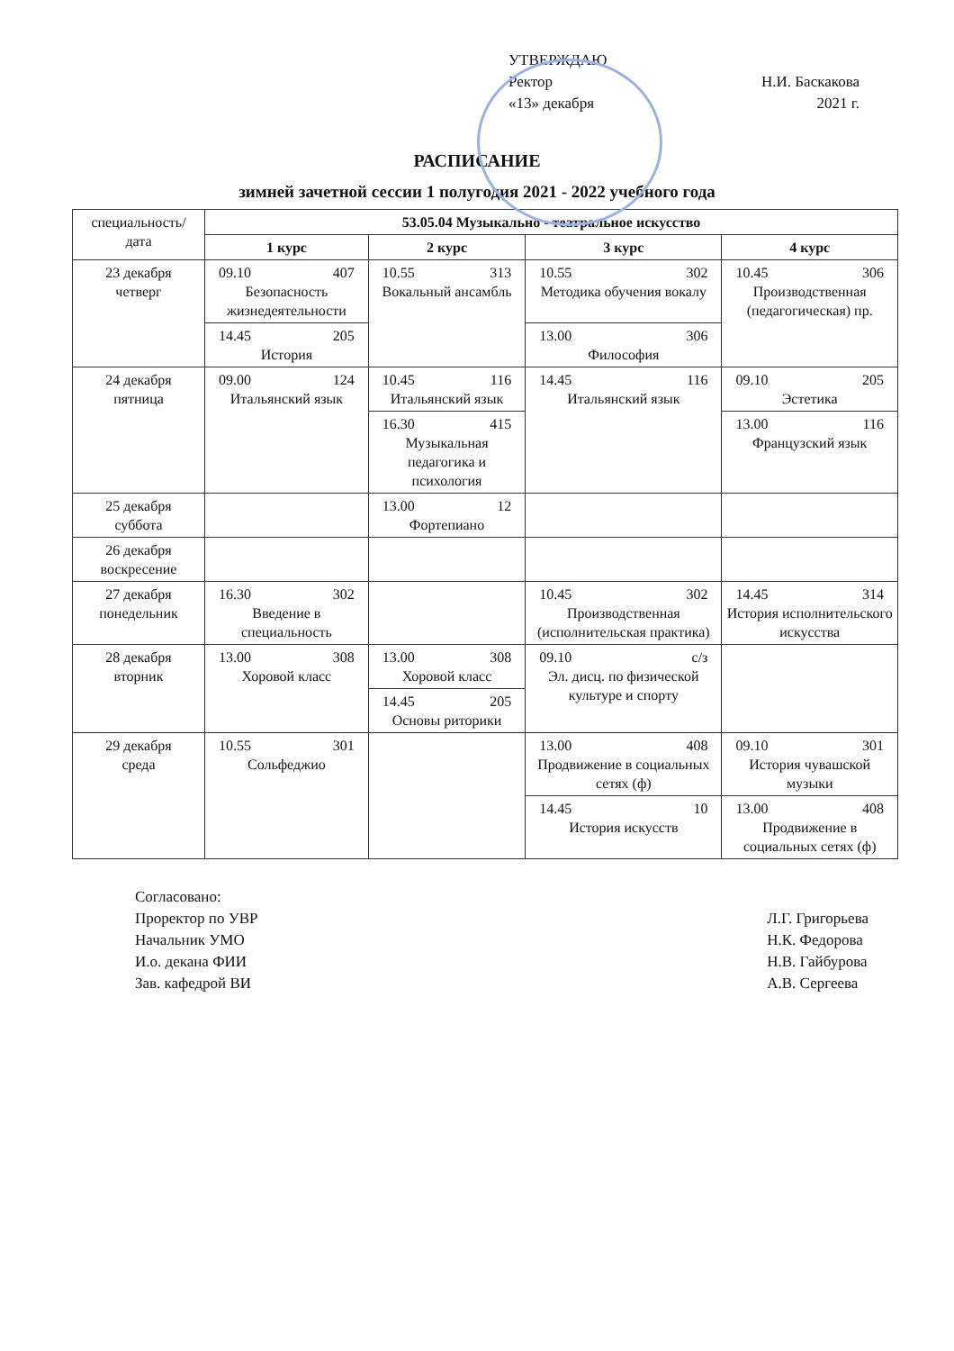УТВЕРЖДАЮ
Ректор Н.И. Баскакова
«13» декабря 2021 г.
РАСПИСАНИЕ
зимней зачетной сессии 1 полугодия 2021 - 2022 учебного года
| специальность/ дата | 53.05.04 Музыкально - театральное искусство | | | |
| | 1 курс | 2 курс | 3 курс | 4 курс |
| 23 декабря четверг | 09.10 407 Безопасность жизнедеятельности | 10.55 313 Вокальный ансамбль | 10.55 302 Методика обучения вокалу | 10.45 306 Производственная (педагогическая) пр. |
| | 14.45 205 История | | 13.00 306 Философия | |
| 24 декабря пятница | 09.00 124 Итальянский язык | 10.45 116 Итальянский язык | 14.45 116 Итальянский язык | 09.10 205 Эстетика |
| | | 16.30 415 Музыкальная педагогика и психология | | 13.00 116 Французский язык |
| 25 декабря суббота | | 13.00 12 Фортепиано | | |
| 26 декабря воскресение | | | | |
| 27 декабря понедельник | 16.30 302 Введение в специальность | | 10.45 302 Производственная (исполнительская практика) | 14.45 314 История исполнительского искусства |
| 28 декабря вторник | 13.00 308 Хоровой класс | 13.00 308 Хоровой класс | 09.10 с/з Эл. дисц. по физической культуре и спорту | |
| | | 14.45 205 Основы риторики | | |
| 29 декабря среда | 10.55 301 Сольфеджио | | 13.00 408 Продвижение в социальных сетях (ф) | 09.10 301 История чувашской музыки |
| | | | 14.45 10 История искусств | 13.00 408 Продвижение в социальных сетях (ф) |
Согласовано:
Проректор по УВР
Начальник УМО
И.о. декана ФИИ
Зав. кафедрой ВИ
Л.Г. Григорьева
Н.К. Федорова
Н.В. Гайбурова
А.В. Сергеева